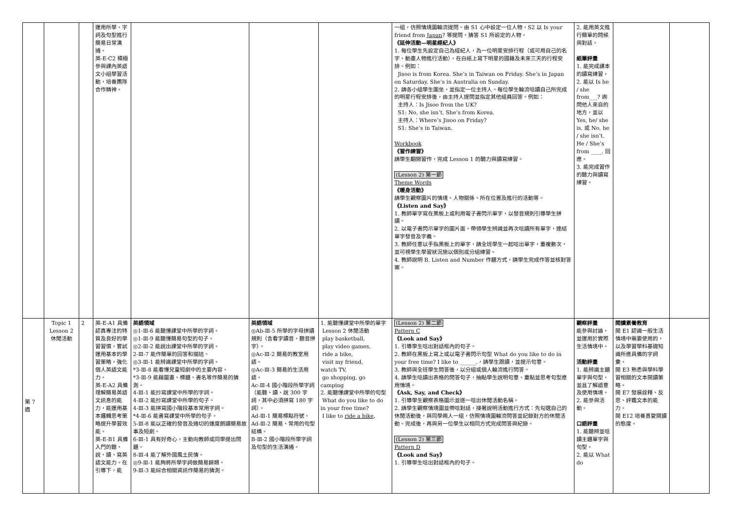| | | | 運用所學、字詞及句型進行簡易日常溝通。 英-E-C2 積極參與課內英語文小組學習活動，培養團隊合作精神。 | | | | 一組，仿照情境圖輪流提問。由 S1 心中設定一位人物，S2 以 Is your friend from Japan ? 等提問，猜答 S1 所設定的人物。 《延伸活動—明星經紀人》 1. 每位學生先設定自己為經紀人，為一位明星安排行程（或可用自己的名字、動畫人物進行活動）。在白紙上寫下明星的國籍及未來三天的行程安排。例如： Jisoo is from Korea. She’s in Taiwan on Friday. She’s in Japan on Saturday. She’s in Australia on Sunday. 2. 請各小組學生圍坐，並指定一位主持人。每位學生輪流唸讀自己所完成的明星行程安排後，由主持人提問並指定其他組員回答。例如： 主持人：Is Jisoo from the UK? S1: No, she isn’t. She’s from Korea. 主持人：Where’s Jisoo on Friday? S1: She’s in Taiwan. Workbook 《習作練習》 請學生翻開習作，完成 Lesson 1 的聽力與讀寫練習。 (Lesson 2) 第一節 Theme Words 《暖身活動》 請學生觀察圖片的情境、人物關係、所在位置及進行的活動等。 《Listen and Say》 1. 教師單字寫在黑板上或利用電子書閃示單字，以發音規則引導學生拼讀。 2. 以電子書閃示單字的圖片面，帶領學生辨識並再次唸讀所有單字，連結單字發音及字義。 3. 教師任意以手指黑板上的單字，請全班學生一起唸出單字，重複數次，並可視學生學習狀況施以個別或分組練習。 4. 教師說明 B. Listen and Number 作題方式，請學生完成作答並核對答案。 | 2. 能用英文進行簡單的問候與對話。 紙筆評量 1. 能完成課本的讀寫練習。 2. 能以 Is he / she from___? 詢問他人來自的地方，並以 Yes, he/ she is. 或 No, he / she isn’t. He / She’s from ____. 回應。 3. 能完成習作的聽力與讀寫練習。 | | |
| 第 7 週 | Topic 1 Lesson 2 休閒活動 | 2 | 英-E-A1 具備認真專注的特質及良好的學習習慣，嘗試運用基本的學習策略，強化個人英語文能力。 英-E-A2 具備理解簡易英語文訊息的能力，能運用基本邏輯思考策略提升學習效能。 英-E-B1 具備入門的聽、說、讀、寫英語文能力。在引導下，能 | 英語領域 ◎1-Ⅲ-6 能聽懂課堂中所學的字詞。 ◎1-Ⅲ-9 能聽懂簡易句型的句子。 ◎2-Ⅲ-2 能說出課堂中所學的字詞。 2-Ⅲ-7 能作簡單的回答和描述。 ◎3-Ⅲ-1 能辨識課堂中所學的字詞。 *3-Ⅲ-8 能看懂兒童短劇中的主要內容。 *3-Ⅲ-9 能藉圖畫、標題、書名等作簡易的猜測。 4-Ⅲ-1 能抄寫課堂中所學的字詞。 4-Ⅲ-2 能抄寫課堂中所學的句子。 4-Ⅲ-3 能拼寫國小階段基本常用字詞。 *4-Ⅲ-6 能書寫課堂中所學的句子。 5-Ⅲ-8 能以正確的發音及適切的速度朗讀簡易故事及短劇。 6-Ⅲ-1 具有好奇心，主動向教師或同學提出問題。 8-Ⅲ-4 能了解外國風土民情。 ◎9-Ⅲ-1 能夠將所學字詞做簡易歸類。 9-Ⅲ-3 能綜合相關資訊作簡易的猜測。 | 英語領域 ◎Ab-Ⅲ-5 所學的字母拼讀規則（含看字讀音、聽音拼字）。 ◎Ac-Ⅲ-2 簡易的教室用語。 ◎Ac-Ⅲ-3 簡易的生活用語。 Ac-Ⅲ-4 國小階段所學字詞（能聽、讀、說 300 字詞，其中必須拼寫 180 字詞）。 Ad-Ⅲ-1 簡易標點符號。 Ad-Ⅲ-2 簡易、常用的句型結構。 B-Ⅲ-2 國小階段所學字詞及句型的生活溝通。 | 1. 能聽懂課堂中所學的單字 Lesson 2 休閒活動 play basketball, play video games, ride a bike, visit my friend, watch TV, go shopping, go camping 2. 能聽懂課堂中所學的句型 What do you like to do in your free time? I like to ride a bike . | (Lesson 2) 第二節 Pattern C 《Look and Say》 1. 引導學生唸出對話框內的句子。 2. 教師在黑板上寫上或以電子書閃示句型 What do you like to do in your free time? I like to ______.，請學生跟讀，並提示句意。 3. 教師與全班學生問答後，以分組或個人輪流進行問答。 4. 請學生唸讀出表格的問答句子，抽點學生說明句意、重點並思考句型應用情境。 《Ask, Say, and Check》 1. 引導學生觀察表格圖示並逐一唸出休閒活動名稱。 2. 請學生觀察情境圖並帶唸對話，接著說明活動進行方式：先勾選自己的休閒活動後，與同學兩人一組，仿照情境圖輪流問答並記錄對方的休閒活動。完成後，再與另一位學生以相同方式完成問答與紀錄。 (Lesson 2) 第三節 Pattern D 《Look and Say》 1. 引導學生唸出對話框內的句子。 | 觀察評量 能參與討論，並運用於實際生活情境中。 活動評量 1. 能辨識主題單字與句型，並且了解語意及使用情境。 2. 能參與活動。 口語評量 1. 能聽辨並唸讀主題單字與句型。 2. 能以 What do | 閱讀素養教育 閱 E1 認識一般生活情境中需要使用的，以及學習學科基礎知識所應具備的字詞彙。 閱 E3 熟悉與學科學習相關的文本閱讀策略。 閱 E7 發展詮釋、反思、評鑑文本的能力。 閱 E12 培養喜愛閱讀的態度。 | |